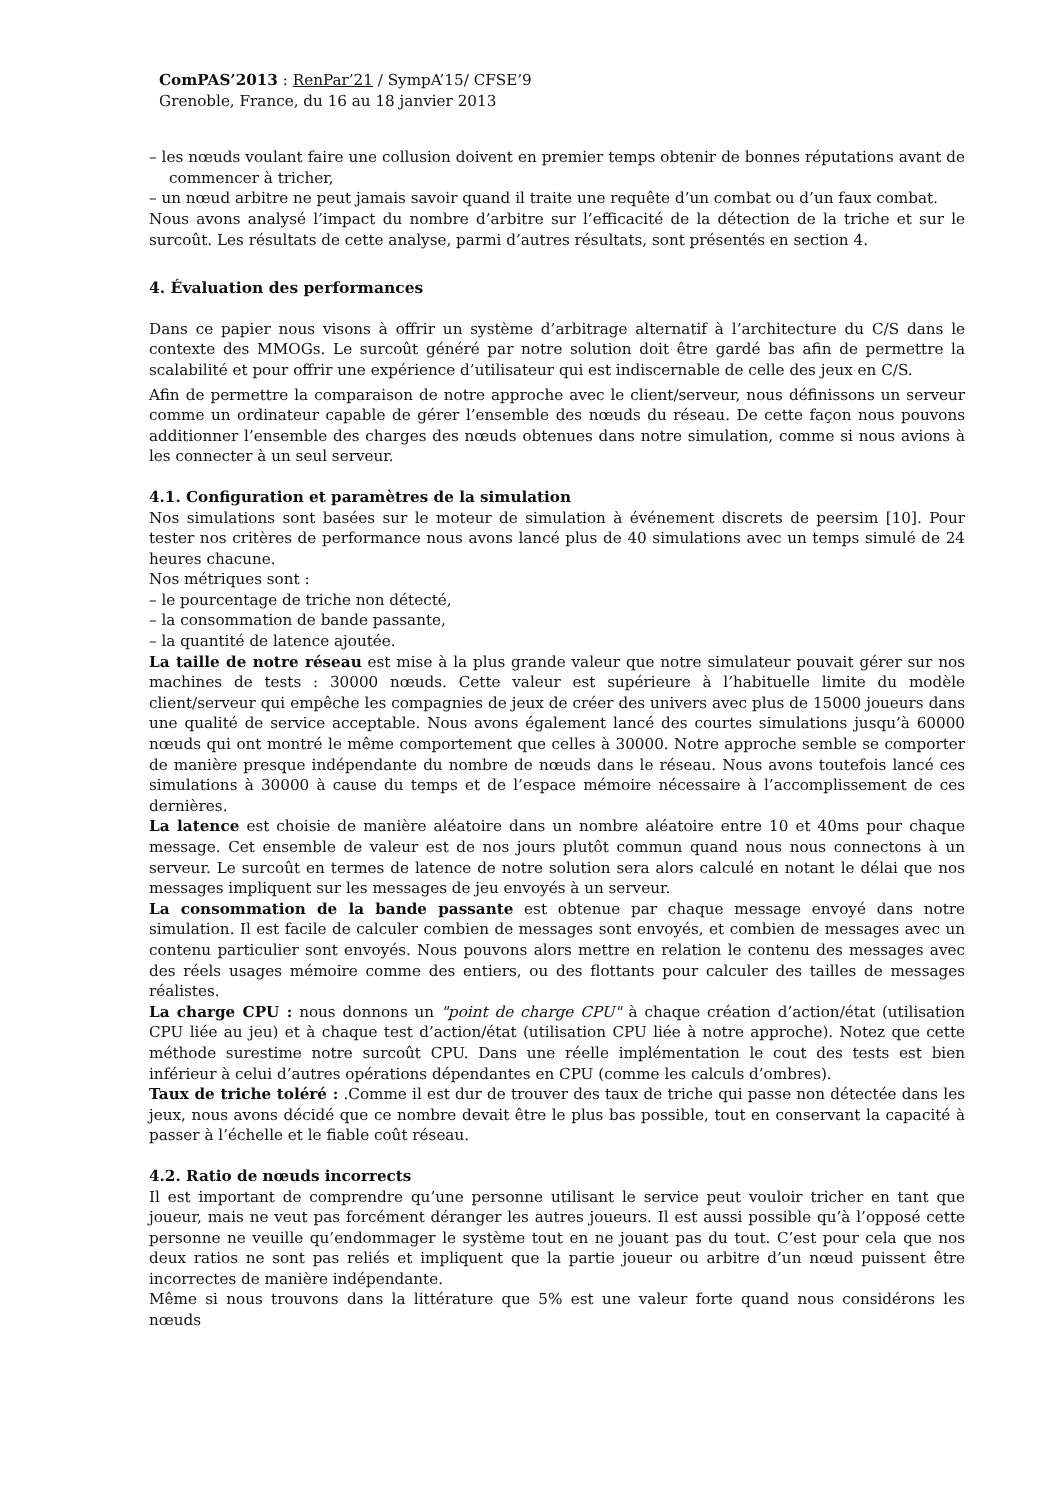ComPAS’2013 : RenPar’21 / SympA’15/ CFSE’9
Grenoble, France, du 16 au 18 janvier 2013
– les nœuds voulant faire une collusion doivent en premier temps obtenir de bonnes réputations avant de commencer à tricher,
– un nœud arbitre ne peut jamais savoir quand il traite une requête d’un combat ou d’un faux combat.
Nous avons analysé l’impact du nombre d’arbitre sur l’efficacité de la détection de la triche et sur le surcoût. Les résultats de cette analyse, parmi d’autres résultats, sont présentés en section 4.
4. Évaluation des performances
Dans ce papier nous visons à offrir un système d’arbitrage alternatif à l’architecture du C/S dans le contexte des MMOGs. Le surcoût généré par notre solution doit être gardé bas afin de permettre la scalabilité et pour offrir une expérience d’utilisateur qui est indiscernable de celle des jeux en C/S.
Afin de permettre la comparaison de notre approche avec le client/serveur, nous définissons un serveur comme un ordinateur capable de gérer l’ensemble des nœuds du réseau. De cette façon nous pouvons additionner l’ensemble des charges des nœuds obtenues dans notre simulation, comme si nous avions à les connecter à un seul serveur.
4.1. Configuration et paramètres de la simulation
Nos simulations sont basées sur le moteur de simulation à événement discrets de peersim [10]. Pour tester nos critères de performance nous avons lancé plus de 40 simulations avec un temps simulé de 24 heures chacune.
Nos métriques sont :
– le pourcentage de triche non détecté,
– la consommation de bande passante,
– la quantité de latence ajoutée.
La taille de notre réseau est mise à la plus grande valeur que notre simulateur pouvait gérer sur nos machines de tests : 30000 nœuds. Cette valeur est supérieure à l’habituelle limite du modèle client/serveur qui empêche les compagnies de jeux de créer des univers avec plus de 15000 joueurs dans une qualité de service acceptable. Nous avons également lancé des courtes simulations jusqu’à 60000 nœuds qui ont montré le même comportement que celles à 30000. Notre approche semble se comporter de manière presque indépendante du nombre de nœuds dans le réseau. Nous avons toutefois lancé ces simulations à 30000 à cause du temps et de l’espace mémoire nécessaire à l’accomplissement de ces dernières.
La latence est choisie de manière aléatoire dans un nombre aléatoire entre 10 et 40ms pour chaque message. Cet ensemble de valeur est de nos jours plutôt commun quand nous nous connectons à un serveur. Le surcoût en termes de latence de notre solution sera alors calculé en notant le délai que nos messages impliquent sur les messages de jeu envoyés à un serveur.
La consommation de la bande passante est obtenue par chaque message envoyé dans notre simulation. Il est facile de calculer combien de messages sont envoyés, et combien de messages avec un contenu particulier sont envoyés. Nous pouvons alors mettre en relation le contenu des messages avec des réels usages mémoire comme des entiers, ou des flottants pour calculer des tailles de messages réalistes.
La charge CPU : nous donnons un "point de charge CPU" à chaque création d’action/état (utilisation CPU liée au jeu) et à chaque test d’action/état (utilisation CPU liée à notre approche). Notez que cette méthode surestime notre surcoût CPU. Dans une réelle implémentation le cout des tests est bien inférieur à celui d’autres opérations dépendantes en CPU (comme les calculs d’ombres).
Taux de triche toléré : .Comme il est dur de trouver des taux de triche qui passe non détectée dans les jeux, nous avons décidé que ce nombre devait être le plus bas possible, tout en conservant la capacité à passer à l’échelle et le fiable coût réseau.
4.2. Ratio de nœuds incorrects
Il est important de comprendre qu’une personne utilisant le service peut vouloir tricher en tant que joueur, mais ne veut pas forcément déranger les autres joueurs. Il est aussi possible qu’à l’opposé cette personne ne veuille qu’endommager le système tout en ne jouant pas du tout. C’est pour cela que nos deux ratios ne sont pas reliés et impliquent que la partie joueur ou arbitre d’un nœud puissent être incorrectes de manière indépendante.
Même si nous trouvons dans la littérature que 5% est une valeur forte quand nous considérons les nœuds